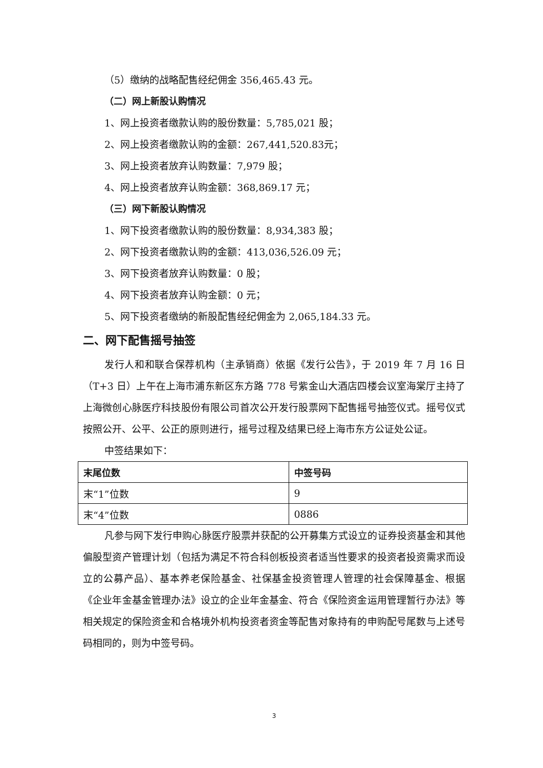（5）缴纳的战略配售经纪佣金 356,465.43 元。
（二）网上新股认购情况
1、网上投资者缴款认购的股份数量：5,785,021 股；
2、网上投资者缴款认购的金额：267,441,520.83元；
3、网上投资者放弃认购数量：7,979 股；
4、网上投资者放弃认购金额：368,869.17 元；
（三）网下新股认购情况
1、网下投资者缴款认购的股份数量：8,934,383 股；
2、网下投资者缴款认购的金额：413,036,526.09 元；
3、网下投资者放弃认购数量：0 股；
4、网下投资者放弃认购金额：0 元；
5、网下投资者缴纳的新股配售经纪佣金为 2,065,184.33 元。
二、网下配售摇号抽签
发行人和和联合保荐机构（主承销商）依据《发行公告》，于 2019 年 7 月 16 日（T+3 日）上午在上海市浦东新区东方路 778 号紫金山大酒店四楼会议室海棠厅主持了上海微创心脉医疗科技股份有限公司首次公开发行股票网下配售摇号抽签仪式。摇号仪式按照公开、公平、公正的原则进行，摇号过程及结果已经上海市东方公证处公证。
中签结果如下：
| 末尾位数 | 中签号码 |
| --- | --- |
| 末“1”位数 | 9 |
| 末“4”位数 | 0886 |
凡参与网下发行申购心脉医疗股票并获配的公开募集方式设立的证券投资基金和其他偏股型资产管理计划（包括为满足不符合科创板投资者适当性要求的投资者投资需求而设立的公募产品）、基本养老保险基金、社保基金投资管理人管理的社会保障基金、根据《企业年金基金管理办法》设立的企业年金基金、符合《保险资金运用管理暂行办法》等相关规定的保险资金和合格境外机构投资者资金等配售对象持有的申购配号尾数与上述号码相同的，则为中签号码。
3